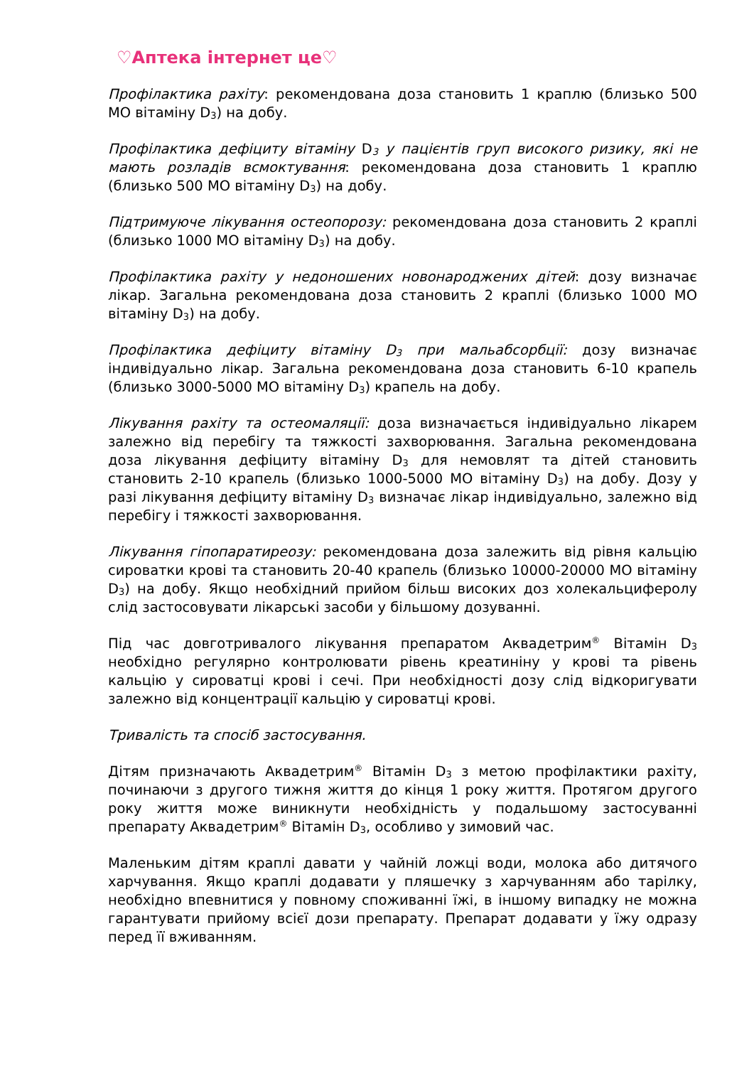♡Аптека інтернет це♡
Профілактика рахіту: рекомендована доза становить 1 краплю (близько 500 МО вітаміну D<sub>3</sub>) на добу.
Профілактика дефіциту вітаміну D<sub>3</sub> у пацієнтів груп високого ризику, які не мають розладів всмоктування: рекомендована доза становить 1 краплю (близько 500 МО вітаміну D<sub>3</sub>) на добу.
Підтримуюче лікування остеопорозу: рекомендована доза становить 2 краплі (близько 1000 МО вітаміну D<sub>3</sub>) на добу.
Профілактика рахіту у недоношених новонароджених дітей: дозу визначає лікар. Загальна рекомендована доза становить 2 краплі (близько 1000 МО вітаміну D<sub>3</sub>) на добу.
Профілактика дефіциту вітаміну D<sub>3</sub> при мальабсорбції: дозу визначає індивідуально лікар. Загальна рекомендована доза становить 6-10 крапель (близько 3000-5000 МО вітаміну D<sub>3</sub>) крапель на добу.
Лікування рахіту та остеомаляції: доза визначається індивідуально лікарем залежно від перебігу та тяжкості захворювання. Загальна рекомендована доза лікування дефіциту вітаміну D<sub>3</sub> для немовлят та дітей становить становить 2-10 крапель (близько 1000-5000 МО вітаміну D<sub>3</sub>) на добу. Дозу у разі лікування дефіциту вітаміну D<sub>3</sub> визначає лікар індивідуально, залежно від перебігу і тяжкості захворювання.
Лікування гіпопаратиреозу: рекомендована доза залежить від рівня кальцію сироватки крові та становить 20-40 крапель (близько 10000-20000 МО вітаміну D<sub>3</sub>) на добу. Якщо необхідний прийом більш високих доз холекальциферолу слід застосовувати лікарські засоби у більшому дозуванні.
Під час довготривалого лікування препаратом Аквадетрим<sup>®</sup> Вітамін D<sub>3</sub> необхідно регулярно контролювати рівень креатиніну у крові та рівень кальцію у сироватці крові і сечі. При необхідності дозу слід відкоригувати залежно від концентрації кальцію у сироватці крові.
Тривалість та спосіб застосування.
Дітям призначають Аквадетрим<sup>®</sup> Вітамін D<sub>3</sub> з метою профілактики рахіту, починаючи з другого тижня життя до кінця 1 року життя. Протягом другого року життя може виникнути необхідність у подальшому застосуванні препарату Аквадетрим<sup>®</sup> Вітамін D<sub>3</sub>, особливо у зимовий час.
Маленьким дітям краплі давати у чайній ложці води, молока або дитячого харчування. Якщо краплі додавати у пляшечку з харчуванням або тарілку, необхідно впевнитися у повному споживанні їжі, в іншому випадку не можна гарантувати прийому всієї дози препарату. Препарат додавати у їжу одразу перед її вживанням.